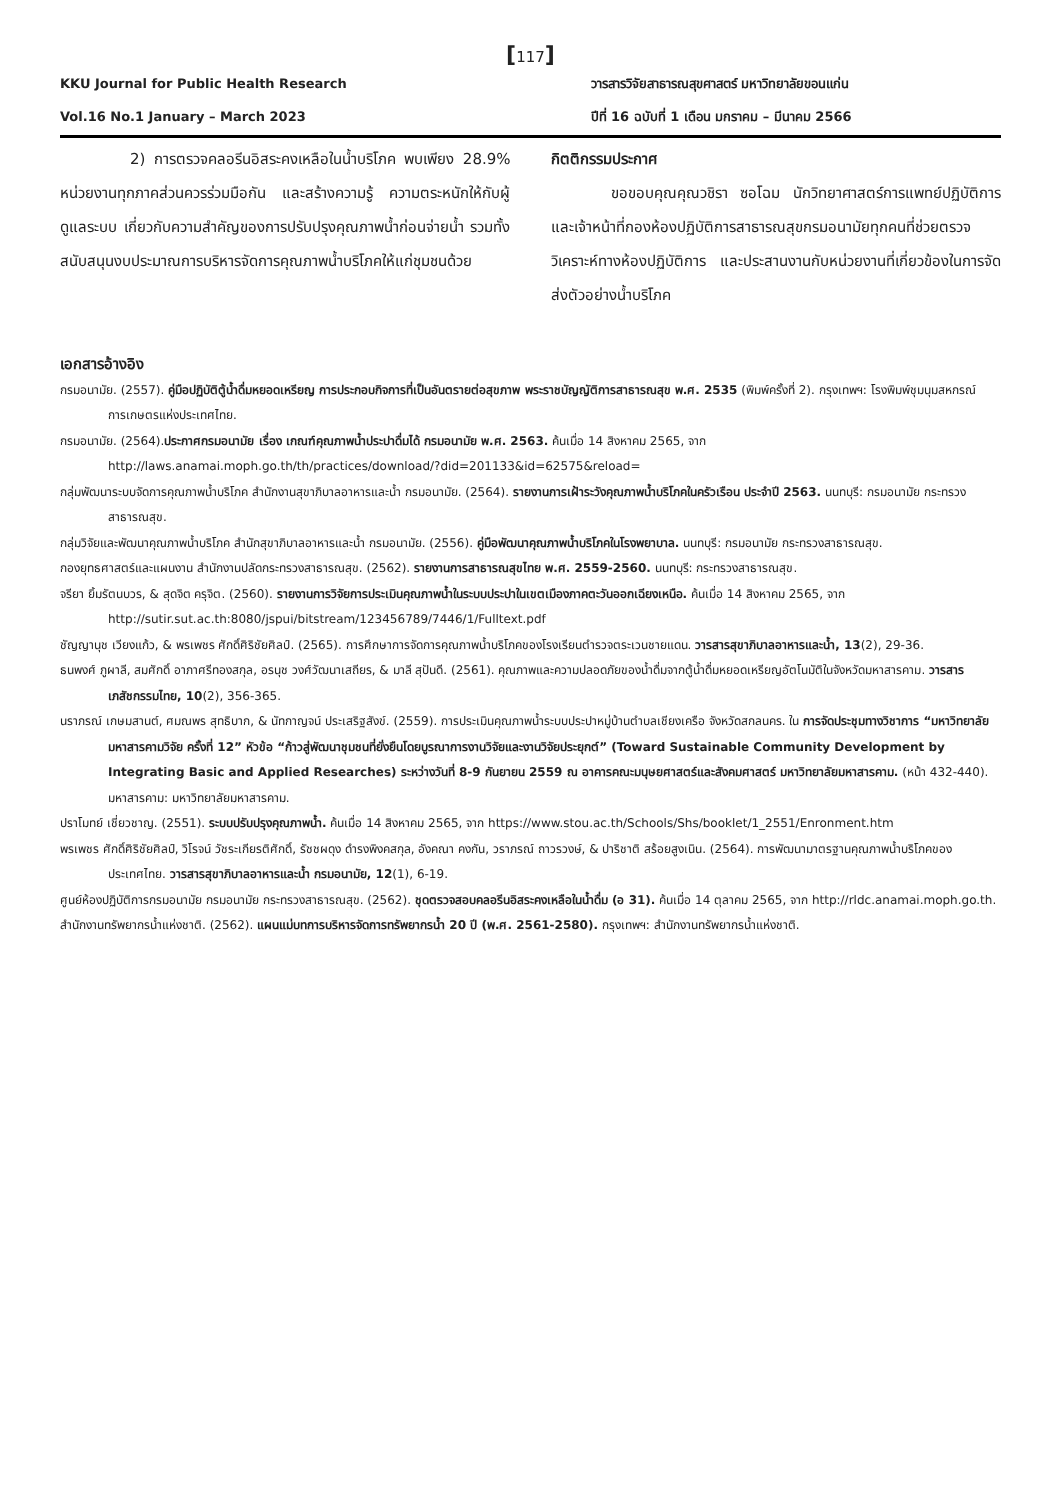[117]
KKU Journal for Public Health Research
Vol.16 No.1 January – March 2023
วารสารวิจัยสาธารณสุขศาสตร์ มหาวิทยาลัยขอนแก่น
ปีที่ 16 ฉบับที่ 1 เดือน มกราคม – มีนาคม 2566
2) การตรวจคลอรีนอิสระคงเหลือในน้ำบริโภค พบเพียง 28.9% หน่วยงานทุกภาคส่วนควรร่วมมือกัน และสร้างความรู้ ความตระหนักให้กับผู้ดูแลระบบ เกี่ยวกับความสำคัญของการปรับปรุงคุณภาพน้ำก่อนจ่ายน้ำ รวมทั้งสนับสนุนงบประมาณการบริหารจัดการคุณภาพน้ำบริโภคให้แก่ชุมชนด้วย
กิตติกรรมประกาศ
ขอขอบคุณคุณวชิรา ซอโฉม นักวิทยาศาสตร์การแพทย์ปฏิบัติการ และเจ้าหน้าที่กองห้องปฏิบัติการสาธารณสุขกรมอนามัยทุกคนที่ช่วยตรวจวิเคราะห์ทางห้องปฏิบัติการ และประสานงานกับหน่วยงานที่เกี่ยวข้องในการจัดส่งตัวอย่างน้ำบริโภค
เอกสารอ้างอิง
กรมอนามัย. (2557). คู่มือปฏิบัติตู้น้ำดื่มหยอดเหรียญ การประกอบกิจการที่เป็นอันตรายต่อสุขภาพ พระราชบัญญัติการสาธารณสุข พ.ศ. 2535 (พิมพ์ครั้งที่ 2). กรุงเทพฯ: โรงพิมพ์ชุมนุมสหกรณ์การเกษตรแห่งประเทศไทย.
กรมอนามัย. (2564).ประกาศกรมอนามัย เรื่อง เกณฑ์คุณภาพน้ำประปาดื่มได้ กรมอนามัย พ.ศ. 2563. ค้นเมื่อ 14 สิงหาคม 2565, จาก http://laws.anamai.moph.go.th/th/practices/download/?did=201133&id=62575&reload=
กลุ่มพัฒนาระบบจัดการคุณภาพน้ำบริโภค สำนักงานสุขาภิบาลอาหารและน้ำ กรมอนามัย. (2564). รายงานการเฝ้าระวังคุณภาพน้ำบริโภคในครัวเรือน ประจำปี 2563. นนทบุรี: กรมอนามัย กระทรวงสาธารณสุข.
กลุ่มวิจัยและพัฒนาคุณภาพน้ำบริโภค สำนักสุขาภิบาลอาหารและน้ำ กรมอนามัย. (2556). คู่มือพัฒนาคุณภาพน้ำบริโภคในโรงพยาบาล. นนทบุรี: กรมอนามัย กระทรวงสาธารณสุข.
กองยุทธศาสตร์และแผนงาน สำนักงานปลัดกระทรวงสาธารณสุข. (2562). รายงานการสาธารณสุขไทย พ.ศ. 2559-2560. นนทบุรี: กระทรวงสาธารณสุข.
จรียา ยิ้มรัตนบวร, & สุดจิต ครุจิต. (2560). รายงานการวิจัยการประเมินคุณภาพน้ำในระบบประปาในเขตเมืองภาคตะวันออกเฉียงเหนือ. ค้นเมื่อ 14 สิงหาคม 2565, จาก http://sutir.sut.ac.th:8080/jspui/bitstream/123456789/7446/1/Fulltext.pdf
ชัญญานุช เวียงแก้ว, & พรเพชร ศักดิ์ศิริชัยศิลป์. (2565). การศึกษาการจัดการคุณภาพน้ำบริโภคของโรงเรียนตำรวจตระเวนชายแดน. วารสารสุขาภิบาลอาหารและน้ำ, 13(2), 29-36.
ธนพงศ์ ภูผาลี, สมศักดิ์ อาภาศรีทองสกุล, อรนุช วงศ์วัฒนาเสถียร, & มาลี สุปันดี. (2561). คุณภาพและความปลอดภัยของน้ำดื่มจากตู้น้ำดื่มหยอดเหรียญอัตโนมัติในจังหวัดมหาสารคาม. วารสารเภสัชกรรมไทย, 10(2), 356-365.
นราภรณ์ เกษมสานต์, ศมณพร สุทธิบาก, & นัทกาญจน์ ประเสริฐสังข์. (2559). การประเมินคุณภาพน้ำระบบประปาหมู่บ้านตำบลเชียงเครือ จังหวัดสกลนคร. ใน การจัดประชุมทางวิชาการ “มหาวิทยาลัยมหาสารคามวิจัย ครั้งที่ 12” หัวข้อ “ก้าวสู่พัฒนาชุมชนที่ยั่งยืนโดยบูรณาการงานวิจัยและงานวิจัยประยุกต์” (Toward Sustainable Community Development by Integrating Basic and Applied Researches) ระหว่างวันที่ 8-9 กันยายน 2559 ณ อาคารคณะมนุษยศาสตร์และสังคมศาสตร์ มหาวิทยาลัยมหาสารคาม. (หน้า 432-440). มหาสารคาม: มหาวิทยาลัยมหาสารคาม.
ปราโมทย์ เชี่ยวชาญ. (2551). ระบบปรับปรุงคุณภาพน้ำ. ค้นเมื่อ 14 สิงหาคม 2565, จาก https://www.stou.ac.th/Schools/Shs/booklet/1_2551/Enronment.htm
พรเพชร ศักดิ์ศิริชัยศิลป์, วิโรจน์ วัชระเกียรติศักดิ์, รัชชผดุง ดำรงพิงคสกุล, อังคณา คงกัน, วราภรณ์ ถาวรวงษ์, & ปาริชาติ สร้อยสูงเนิน. (2564). การพัฒนามาตรฐานคุณภาพน้ำบริโภคของประเทศไทย. วารสารสุขาภิบาลอาหารและน้ำ กรมอนามัย, 12(1), 6-19.
ศูนย์ห้องปฏิบัติการกรมอนามัย กรมอนามัย กระทรวงสาธารณสุข. (2562). ชุดตรวจสอบคลอรีนอิสระคงเหลือในน้ำดื่ม (อ 31). ค้นเมื่อ 14 ตุลาคม 2565, จาก http://rldc.anamai.moph.go.th.
สำนักงานทรัพยากรน้ำแห่งชาติ. (2562). แผนแม่บทการบริหารจัดการทรัพยากรน้ำ 20 ปี (พ.ศ. 2561-2580). กรุงเทพฯ: สำนักงานทรัพยากรน้ำแห่งชาติ.